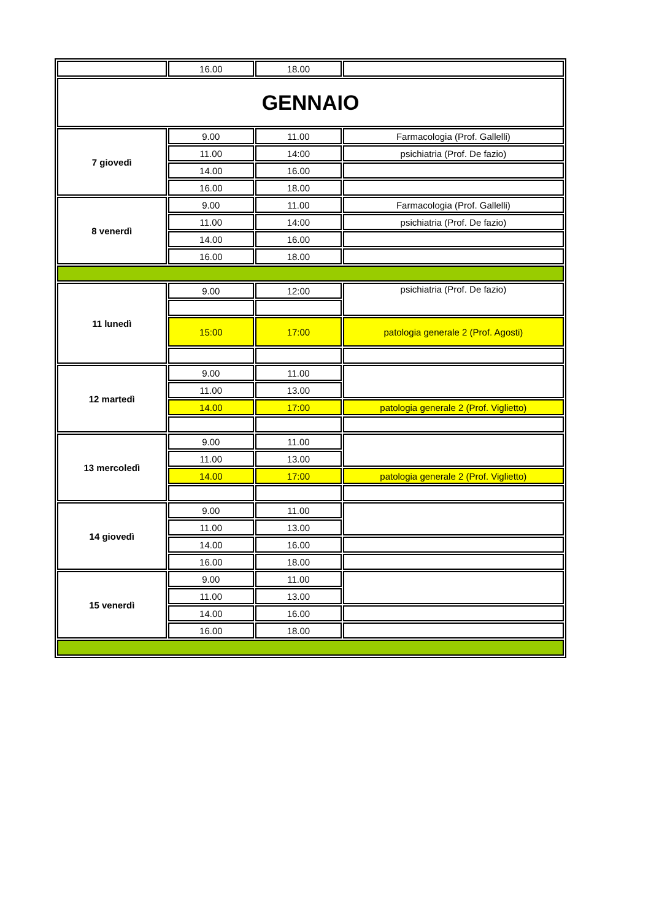| | 16.00 | 18.00 | |
| GENNAIO | | | |
| 7 giovedì | 9.00 | 11.00 | Farmacologia (Prof. Gallelli) |
| | 11.00 | 14:00 | psichiatria (Prof. De fazio) |
| | 14.00 | 16.00 | |
| | 16.00 | 18.00 | |
| 8 venerdì | 9.00 | 11.00 | Farmacologia (Prof. Gallelli) |
| | 11.00 | 14:00 | psichiatria (Prof. De fazio) |
| | 14.00 | 16.00 | |
| | 16.00 | 18.00 | |
| 11 lunedì | 9.00 | 12:00 | psichiatria (Prof. De fazio) |
| | 15:00 | 17:00 | patologia generale 2 (Prof. Agosti) |
| 12 martedì | 9.00 | 11.00 | |
| | 11.00 | 13.00 | |
| | 14.00 | 17:00 | patologia generale 2 (Prof. Viglietto) |
| 13 mercoledì | 9.00 | 11.00 | |
| | 11.00 | 13.00 | |
| | 14.00 | 17:00 | patologia generale 2 (Prof. Viglietto) |
| 14 giovedì | 9.00 | 11.00 | |
| | 11.00 | 13.00 | |
| | 14.00 | 16.00 | |
| | 16.00 | 18.00 | |
| 15 venerdì | 9.00 | 11.00 | |
| | 11.00 | 13.00 | |
| | 14.00 | 16.00 | |
| | 16.00 | 18.00 | |